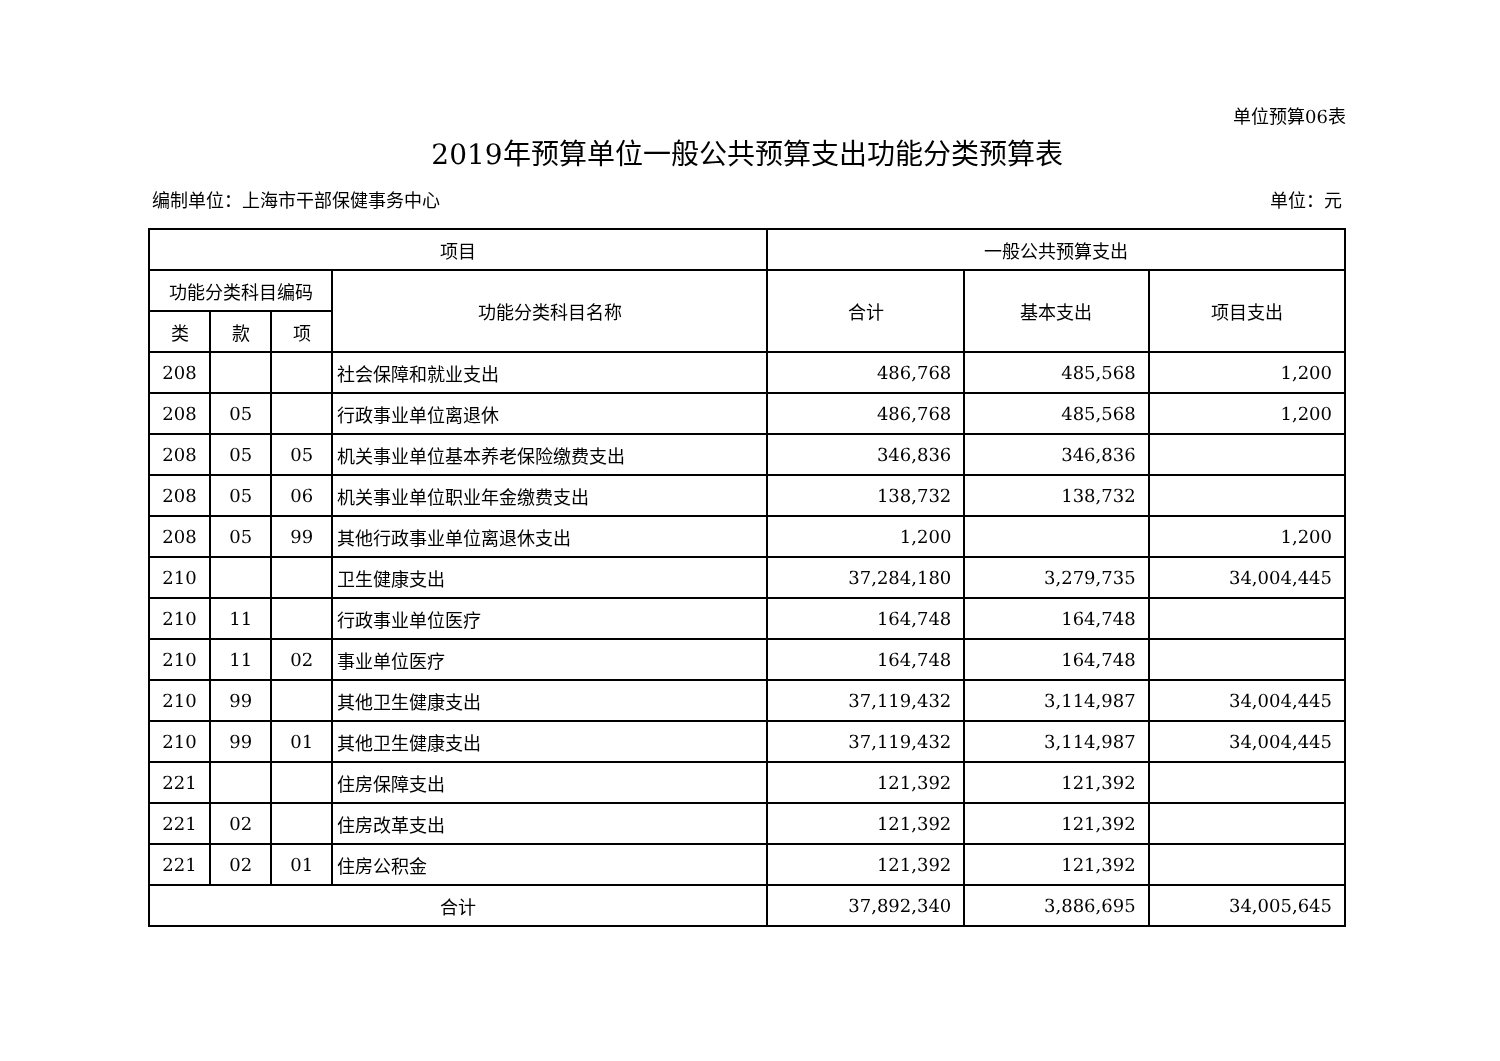单位预算06表
2019年预算单位一般公共预算支出功能分类预算表
编制单位：上海市干部保健事务中心 单位：元
| 项目 | | | | 一般公共预算支出 | | |
| --- | --- | --- | --- | --- | --- | --- |
| 功能分类科目编码 | | | 功能分类科目名称 | 合计 | 基本支出 | 项目支出 |
| 类 | 款 | 项 | | | | |
| 208 | | | 社会保障和就业支出 | 486,768 | 485,568 | 1,200 |
| 208 | 05 | | 行政事业单位离退休 | 486,768 | 485,568 | 1,200 |
| 208 | 05 | 05 | 机关事业单位基本养老保险缴费支出 | 346,836 | 346,836 | |
| 208 | 05 | 06 | 机关事业单位职业年金缴费支出 | 138,732 | 138,732 | |
| 208 | 05 | 99 | 其他行政事业单位离退休支出 | 1,200 | | 1,200 |
| 210 | | | 卫生健康支出 | 37,284,180 | 3,279,735 | 34,004,445 |
| 210 | 11 | | 行政事业单位医疗 | 164,748 | 164,748 | |
| 210 | 11 | 02 | 事业单位医疗 | 164,748 | 164,748 | |
| 210 | 99 | | 其他卫生健康支出 | 37,119,432 | 3,114,987 | 34,004,445 |
| 210 | 99 | 01 | 其他卫生健康支出 | 37,119,432 | 3,114,987 | 34,004,445 |
| 221 | | | 住房保障支出 | 121,392 | 121,392 | |
| 221 | 02 | | 住房改革支出 | 121,392 | 121,392 | |
| 221 | 02 | 01 | 住房公积金 | 121,392 | 121,392 | |
| 合计 | | | | 37,892,340 | 3,886,695 | 34,005,645 |